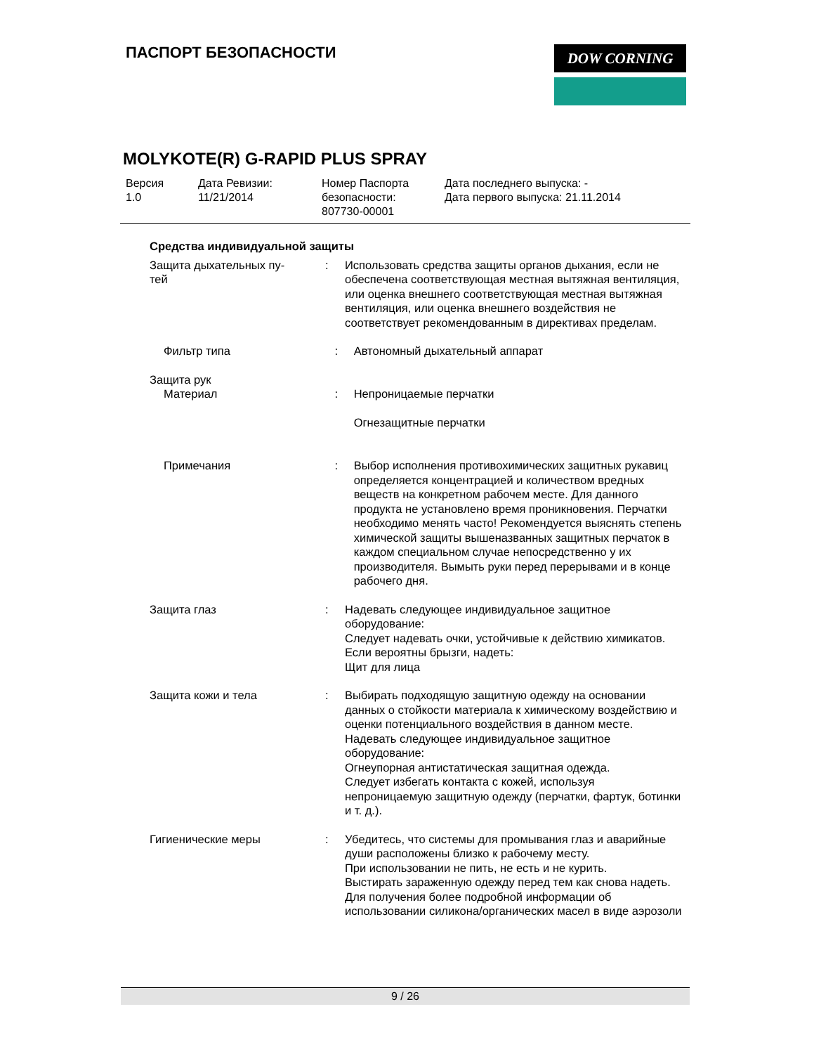ПАСПОРТ БЕЗОПАСНОСТИ DOW CORNING
MOLYKOTE(R) G-RAPID PLUS SPRAY
Версия
1.0
Дата Ревизии:
11/21/2014
Номер Паспорта
безопасности:
807730-00001
Дата последнего выпуска: -
Дата первого выпуска: 21.11.2014
Средства индивидуальной защиты
Защита дыхательных пу-
тей
: Использовать средства защиты органов дыхания, если не обеспечена соответствующая местная вытяжная вентиляция, или оценка внешнего соответствующая местная вытяжная вентиляция, или оценка внешнего воздействия не соответствует рекомендованным в директивах пределам.
Фильтр типа : Автономный дыхательный аппарат
Защита рук
Материал : Непроницаемые перчатки
Огнезащитные перчатки
Примечания : Выбор исполнения противохимических защитных рукавиц определяется концентрацией и количеством вредных веществ на конкретном рабочем месте. Для данного продукта не установлено время проникновения. Перчатки необходимо менять часто! Рекомендуется выяснять степень химической защиты вышеназванных защитных перчаток в каждом специальном случае непосредственно у их производителя. Вымыть руки перед перерывами и в конце рабочего дня.
Защита глаз : Надевать следующее индивидуальное защитное оборудование:
Следует надевать очки, устойчивые к действию химикатов.
Если вероятны брызги, надеть:
Щит для лица
Защита кожи и тела : Выбирать подходящую защитную одежду на основании данных о стойкости материала к химическому воздействию и оценки потенциального воздействия в данном месте.
Надевать следующее индивидуальное защитное оборудование:
Огнеупорная антистатическая защитная одежда.
Следует избегать контакта с кожей, используя непроницаемую защитную одежду (перчатки, фартук, ботинки и т. д.).
Гигиенические меры : Убедитесь, что системы для промывания глаз и аварийные души расположены близко к рабочему месту.
При использовании не пить, не есть и не курить.
Выстирать зараженную одежду перед тем как снова надеть.
Для получения более подробной информации об использовании силикона/органических масел в виде аэрозоли
9 / 26